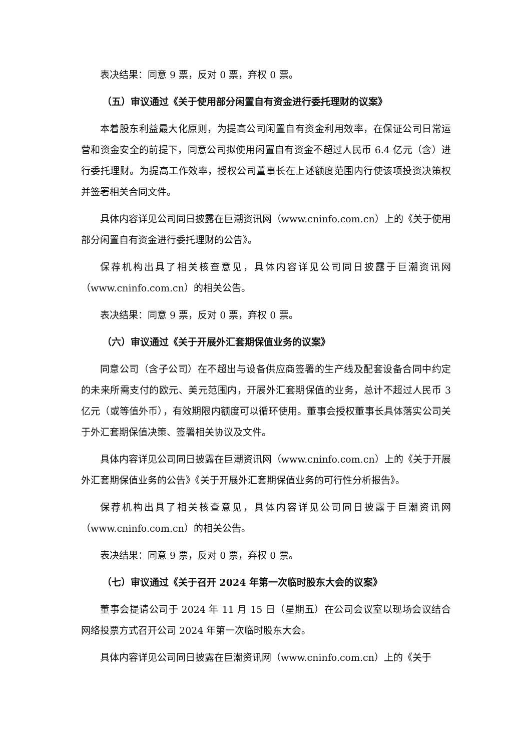表决结果：同意 9 票，反对 0 票，弃权 0 票。
（五）审议通过《关于使用部分闲置自有资金进行委托理财的议案》
本着股东利益最大化原则，为提高公司闲置自有资金利用效率，在保证公司日常运营和资金安全的前提下，同意公司拟使用闲置自有资金不超过人民币 6.4 亿元（含）进行委托理财。为提高工作效率，授权公司董事长在上述额度范围内行使该项投资决策权并签署相关合同文件。
具体内容详见公司同日披露在巨潮资讯网（www.cninfo.com.cn）上的《关于使用部分闲置自有资金进行委托理财的公告》。
保荐机构出具了相关核查意见，具体内容详见公司同日披露于巨潮资讯网（www.cninfo.com.cn）的相关公告。
表决结果：同意 9 票，反对 0 票，弃权 0 票。
（六）审议通过《关于开展外汇套期保值业务的议案》
同意公司（含子公司）在不超出与设备供应商签署的生产线及配套设备合同中约定的未来所需支付的欧元、美元范围内，开展外汇套期保值的业务，总计不超过人民币 3 亿元（或等值外币），有效期限内额度可以循环使用。董事会授权董事长具体落实公司关于外汇套期保值决策、签署相关协议及文件。
具体内容详见公司同日披露在巨潮资讯网（www.cninfo.com.cn）上的《关于开展外汇套期保值业务的公告》《关于开展外汇套期保值业务的可行性分析报告》。
保荐机构出具了相关核查意见，具体内容详见公司同日披露于巨潮资讯网（www.cninfo.com.cn）的相关公告。
表决结果：同意 9 票，反对 0 票，弃权 0 票。
（七）审议通过《关于召开 2024 年第一次临时股东大会的议案》
董事会提请公司于 2024 年 11 月 15 日（星期五）在公司会议室以现场会议结合网络投票方式召开公司 2024 年第一次临时股东大会。
具体内容详见公司同日披露在巨潮资讯网（www.cninfo.com.cn）上的《关于